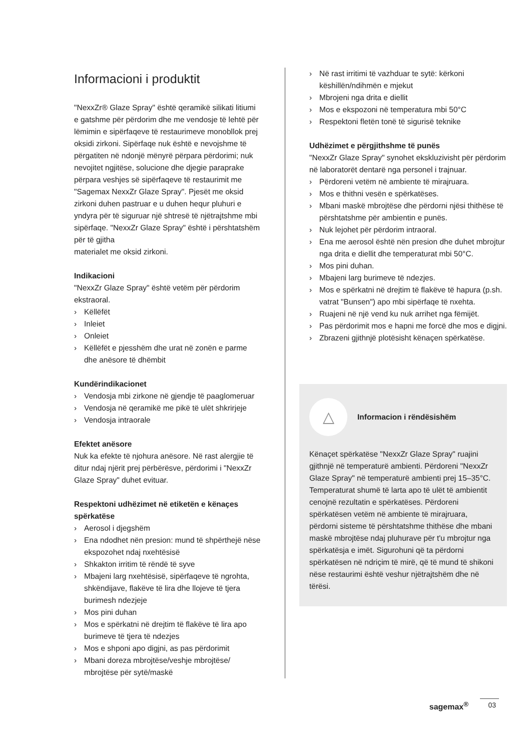Informacioni i produktit
"NexxZr® Glaze Spray" është qeramikë silikati litiumi e gatshme për përdorim dhe me vendosje të lehtë për lëmimin e sipërfaqeve të restaurimeve monobllok prej oksidi zirkoni. Sipërfaqe nuk është e nevojshme të përgatiten në ndonjë mënyrë përpara përdorimi; nuk nevojitet ngjitëse, solucione dhe djegie paraprake përpara veshjes së sipërfaqeve të restaurimit me "Sagemax NexxZr Glaze Spray". Pjesët me oksid zirkoni duhen pastruar e u duhen hequr pluhuri e yndyra për të siguruar një shtresë të njëtrajtshme mbi sipërfaqe. "NexxZr Glaze Spray" është i përshtatshëm për të gjitha
materialet me oksid zirkoni.
Indikacioni
"NexxZr Glaze Spray" është vetëm për përdorim ekstraoral.
› Këllëfët
› Inleiet
› Onleiet
› Këllëfët e pjesshëm dhe urat në zonën e parme dhe anësore të dhëmbit
Kundërindikacionet
› Vendosja mbi zirkone në gjendje të paaglomeruar
› Vendosja në qeramikë me pikë të ulët shkrirjeje
› Vendosja intraorale
Efektet anësore
Nuk ka efekte të njohura anësore. Në rast alergjie të ditur ndaj njërit prej përbërësve, përdorimi i "NexxZr Glaze Spray" duhet evituar.
Respektoni udhëzimet në etiketën e kënaçes spërkatëse
› Aerosol i djegshëm
› Ena ndodhet nën presion: mund të shpërthejë nëse ekspozohet ndaj nxehtësisë
› Shkakton irritim të rëndë të syve
› Mbajeni larg nxehtësisë, sipërfaqeve të ngrohta, shkëndijave, flakëve të lira dhe llojeve të tjera burimesh ndezjeje
› Mos pini duhan
› Mos e spërkatni në drejtim të flakëve të lira apo burimeve të tjera të ndezjes
› Mos e shponi apo digjni, as pas përdorimit
› Mbani doreza mbrojtëse/veshje mbrojtëse/ mbrojtëse për sytë/maskë
› Në rast irritimi të vazhduar te sytë: kërkoni këshillën/ndihmën e mjekut
› Mbrojeni nga drita e diellit
› Mos e ekspozoni në temperatura mbi 50°C
› Respektoni fletën tonë të sigurisë teknike
Udhëzimet e përgjithshme të punës
"NexxZr Glaze Spray" synohet ekskluzivisht për përdorim në laboratorët dentarë nga personel i trajnuar.
› Përdoreni vetëm në ambiente të mirajruara.
› Mos e thithni vesën e spërkatëses.
› Mbani maskë mbrojtëse dhe përdorni njësi thithëse të përshtatshme për ambientin e punës.
› Nuk lejohet për përdorim intraoral.
› Ena me aerosol është nën presion dhe duhet mbrojtur nga drita e diellit dhe temperaturat mbi 50°C.
› Mos pini duhan.
› Mbajeni larg burimeve të ndezjes.
› Mos e spërkatni në drejtim të flakëve të hapura (p.sh. vatrat "Bunsen") apo mbi sipërfaqe të nxehta.
› Ruajeni në një vend ku nuk arrihet nga fëmijët.
› Pas përdorimit mos e hapni me forcë dhe mos e digjni.
› Zbrazeni gjithnjë plotësisht kënaçen spërkatëse.
△
Informacion i rëndësishëm
Kënaçet spërkatëse "NexxZr Glaze Spray" ruajini gjithnjë në temperaturë ambienti. Përdoreni "NexxZr Glaze Spray" në temperaturë ambienti prej 15–35°C. Temperaturat shumë të larta apo të ulët të ambientit cenojnë rezultatin e spërkatëses. Përdoreni spërkatësen vetëm në ambiente të mirajruara, përdorni sisteme të përshtatshme thithëse dhe mbani maskë mbrojtëse ndaj pluhurave për t'u mbrojtur nga spërkatësja e imët. Sigurohuni që ta përdorni spërkatësen në ndriçim të mirë, që të mund të shikoni nëse restaurimi është veshur njëtrajtshëm dhe në tërësi.
sagemax<sup>®</sup> 03